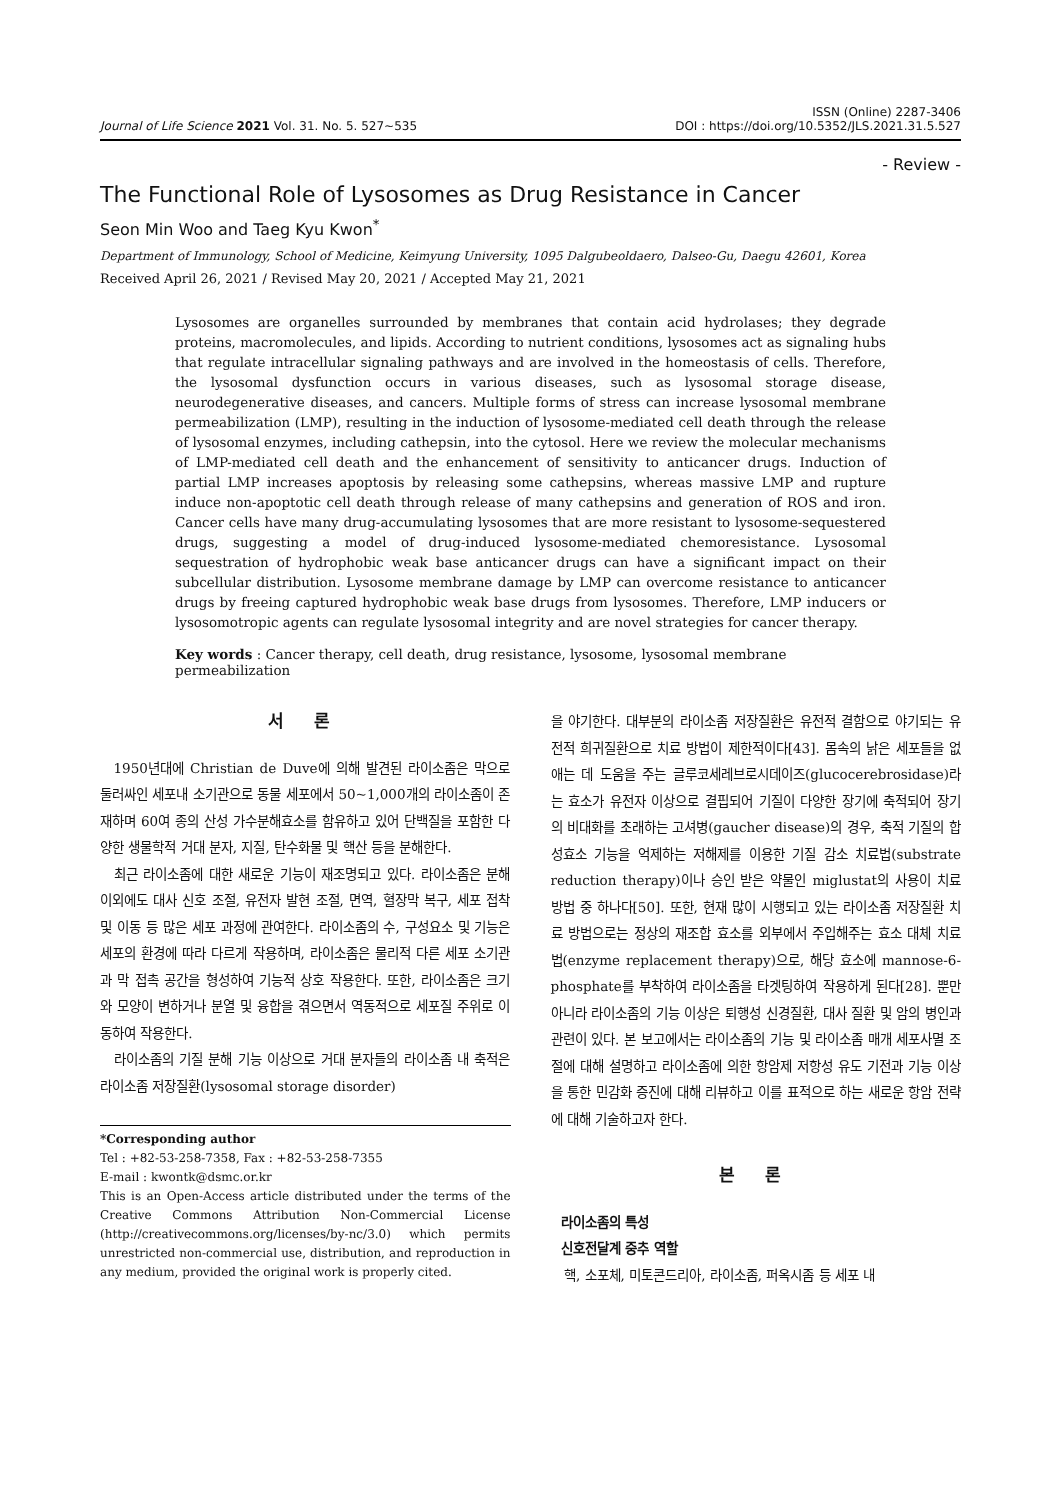Journal of Life Science 2021 Vol. 31. No. 5. 527~535
ISSN (Online) 2287-3406
DOI : https://doi.org/10.5352/JLS.2021.31.5.527
- Review -
The Functional Role of Lysosomes as Drug Resistance in Cancer
Seon Min Woo and Taeg Kyu Kwon<sup>*</sup>
Department of Immunology, School of Medicine, Keimyung University, 1095 Dalgubeoldaero, Dalseo-Gu, Daegu 42601, Korea
Received April 26, 2021 / Revised May 20, 2021 / Accepted May 21, 2021
Lysosomes are organelles surrounded by membranes that contain acid hydrolases; they degrade proteins, macromolecules, and lipids. According to nutrient conditions, lysosomes act as signaling hubs that regulate intracellular signaling pathways and are involved in the homeostasis of cells. Therefore, the lysosomal dysfunction occurs in various diseases, such as lysosomal storage disease, neurodegenerative diseases, and cancers. Multiple forms of stress can increase lysosomal membrane permeabilization (LMP), resulting in the induction of lysosome-mediated cell death through the release of lysosomal enzymes, including cathepsin, into the cytosol. Here we review the molecular mechanisms of LMP-mediated cell death and the enhancement of sensitivity to anticancer drugs. Induction of partial LMP increases apoptosis by releasing some cathepsins, whereas massive LMP and rupture induce non-apoptotic cell death through release of many cathepsins and generation of ROS and iron. Cancer cells have many drug-accumulating lysosomes that are more resistant to lysosome-sequestered drugs, suggesting a model of drug-induced lysosome-mediated chemoresistance. Lysosomal sequestration of hydrophobic weak base anticancer drugs can have a significant impact on their subcellular distribution. Lysosome membrane damage by LMP can overcome resistance to anticancer drugs by freeing captured hydrophobic weak base drugs from lysosomes. Therefore, LMP inducers or lysosomotropic agents can regulate lysosomal integrity and are novel strategies for cancer therapy.
Key words : Cancer therapy, cell death, drug resistance, lysosome, lysosomal membrane permeabilization
서 론
1950년대에 Christian de Duve에 의해 발견된 라이소좀은 막으로 둘러싸인 세포내 소기관으로 동물 세포에서 50~1,000개의 라이소좀이 존재하며 60여 종의 산성 가수분해효소를 함유하고 있어 단백질을 포함한 다양한 생물학적 거대 분자, 지질, 탄수화물 및 핵산 등을 분해한다.
최근 라이소좀에 대한 새로운 기능이 재조명되고 있다. 라이소좀은 분해 이외에도 대사 신호 조절, 유전자 발현 조절, 면역, 혈장막 복구, 세포 접착 및 이동 등 많은 세포 과정에 관여한다. 라이소좀의 수, 구성요소 및 기능은 세포의 환경에 따라 다르게 작용하며, 라이소좀은 물리적 다른 세포 소기관과 막 접촉 공간을 형성하여 기능적 상호 작용한다. 또한, 라이소좀은 크기와 모양이 변하거나 분열 및 융합을 겪으면서 역동적으로 세포질 주위로 이동하여 작용한다.
라이소좀의 기질 분해 기능 이상으로 거대 분자들의 라이소좀 내 축적은 라이소좀 저장질환(lysosomal storage disorder)
*Corresponding author
Tel : +82-53-258-7358, Fax : +82-53-258-7355
E-mail : kwontk@dsmc.or.kr
This is an Open-Access article distributed under the terms of the Creative Commons Attribution Non-Commercial License (http://creativecommons.org/licenses/by-nc/3.0) which permits unrestricted non-commercial use, distribution, and reproduction in any medium, provided the original work is properly cited.
을 야기한다. 대부분의 라이소좀 저장질환은 유전적 결함으로 야기되는 유전적 희귀질환으로 치료 방법이 제한적이다[43]. 몸속의 낡은 세포들을 없애는 데 도움을 주는 글루코세레브로시데이즈(glucocerebrosidase)라는 효소가 유전자 이상으로 결핍되어 기질이 다양한 장기에 축적되어 장기의 비대화를 초래하는 고셔병(gaucher disease)의 경우, 축적 기질의 합성효소 기능을 억제하는 저해제를 이용한 기질 감소 치료법(substrate reduction therapy)이나 승인 받은 약물인 miglustat의 사용이 치료방법 중 하나다[50]. 또한, 현재 많이 시행되고 있는 라이소좀 저장질환 치료 방법으로는 정상의 재조합 효소를 외부에서 주입해주는 효소 대체 치료법(enzyme replacement therapy)으로, 해당 효소에 mannose-6-phosphate를 부착하여 라이소좀을 타겟팅하여 작용하게 된다[28]. 뿐만 아니라 라이소좀의 기능 이상은 퇴행성 신경질환, 대사 질환 및 암의 병인과 관련이 있다. 본 보고에서는 라이소좀의 기능 및 라이소좀 매개 세포사멸 조절에 대해 설명하고 라이소좀에 의한 항암제 저항성 유도 기전과 기능 이상을 통한 민감화 증진에 대해 리뷰하고 이를 표적으로 하는 새로운 항암 전략에 대해 기술하고자 한다.
본 론
라이소좀의 특성
신호전달계 중추 역할
핵, 소포체, 미토콘드리아, 라이소좀, 퍼옥시좀 등 세포 내